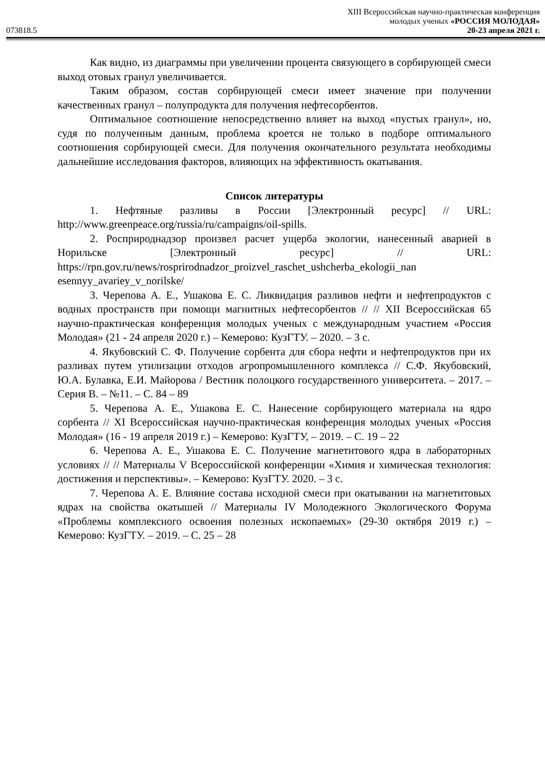XIII Всероссийская научно-практическая конференция
молодых ученых «РОССИЯ МОЛОДАЯ»
073818.5 20-23 апреля 2021 г.
Как видно, из диаграммы при увеличении процента связующего в сорбирующей смеси выход отовых гранул увеличивается.
Таким образом, состав сорбирующей смеси имеет значение при получении качественных гранул – полупродукта для получения нефтесорбентов.
Оптимальное соотношение непосредственно влияет на выход «пустых гранул», но, судя по полученным данным, проблема кроется не только в подборе оптимального соотношения сорбирующей смеси. Для получения окончательного результата необходимы дальнейшие исследования факторов, влияющих на эффективность окатывания.
Список литературы
1. Нефтяные разливы в России [Электронный ресурс] // URL: http://www.greenpeace.org/russia/ru/campaigns/oil-spills.
2. Росприроднадзор произвел расчет ущерба экологии, нанесенный аварией в Норильске [Электронный ресурс] // URL: https://rpn.gov.ru/news/rosprirodnadzor_proizvel_raschet_ushcherba_ekologii_nan esennyy_avariey_v_norilske/
3. Черепова А. Е., Ушакова Е. С. Ликвидация разливов нефти и нефтепродуктов с водных пространств при помощи магнитных нефтесорбентов // // XII Всероссийская 65 научно-практическая конференция молодых ученых с международным участием «Россия Молодая» (21 - 24 апреля 2020 г.) – Кемерово: КузГТУ. – 2020. – 3 с.
4. Якубовский С. Ф. Получение сорбента для сбора нефти и нефтепродуктов при их разливах путем утилизации отходов агропромышленного комплекса // С.Ф. Якубовский, Ю.А. Булавка, Е.И. Майорова / Вестник полоцкого государственного университета. – 2017. – Серия В. – №11. – С. 84 – 89
5. Черепова А. Е., Ушакова Е. С. Нанесение сорбирующего материала на ядро сорбента // XI Всероссийская научно-практическая конференция молодых ученых «Россия Молодая» (16 - 19 апреля 2019 г.) – Кемерово: КузГТУ, – 2019. – С. 19 – 22
6. Черепова А. Е., Ушакова Е. С. Получение магнетитового ядра в лабораторных условиях // // Материалы V Всероссийской конференции «Химия и химическая технология: достижения и перспективы». – Кемерово: КузГТУ. 2020. – 3 с.
7. Черепова А. Е. Влияние состава исходной смеси при окатывании на магнетитовых ядрах на свойства окатышей // Материалы IV Молодежного Экологического Форума «Проблемы комплексного освоения полезных ископаемых» (29-30 октября 2019 г.) – Кемерово: КузГТУ. – 2019. – С. 25 – 28